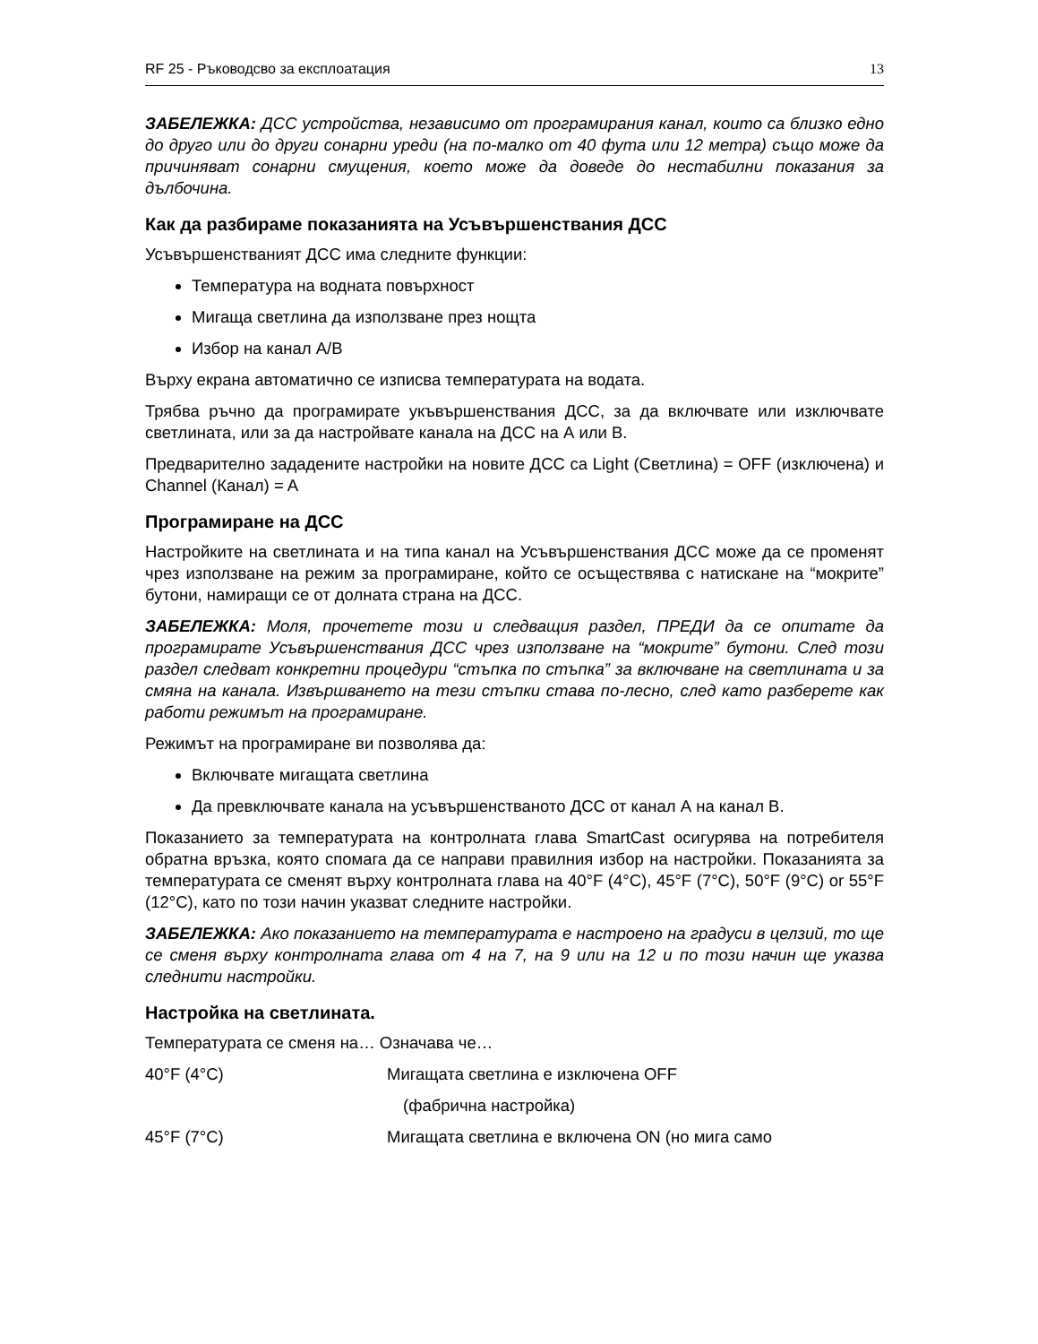RF 25 - Ръководсво за експлоатация 13
ЗАБЕЛЕЖКА: ДСС устройства, независимо от програмирания канал, които са близко едно до друго или до други сонарни уреди (на по-малко от 40 фута или 12 метра) също може да причиняват сонарни смущения, което може да доведе до нестабилни показания за дълбочина.
Как да разбираме показанията на Усъвършенствания ДСС
Усъвършенстваният ДСС има следните функции:
Температура на водната повърхност
Мигаща светлина да използване през нощта
Избор на канал A/B
Върху екрана автоматично се изписва температурата на водата.
Трябва ръчно да програмирате укъвършенствания ДСС, за да включвате или изключвате светлината, или за да настройвате канала на ДСС на А или В.
Предварително зададените настройки на новите ДСС са Light (Светлина) = OFF (изключена) и Channel (Канал) = A
Програмиране на ДСС
Настройките на светлината и на типа канал на Усъвършенствания ДСС може да се променят чрез използване на режим за програмиране, който се осъществява с натискане на “мокрите” бутони, намиращи се от долната страна на ДСС.
ЗАБЕЛЕЖКА: Моля, прочетете този и следващия раздел, ПРЕДИ да се опитате да програмирате Усъвършенствания ДСС чрез използване на “мокрите” бутони. След този раздел следват конкретни процедури “стъпка по стъпка” за включване на светлината и за смяна на канала. Извършването на тези стъпки става по-лесно, след като разберете как работи режимът на програмиране.
Режимът на програмиране ви позволява да:
Включвате мигащата светлина
Да превключвате канала на усъвършенстваното ДСС от канал А на канал В.
Показанието за температурата на контролната глава SmartCast осигурява на потребителя обратна връзка, която спомага да се направи правилния избор на настройки. Показанията за температурата се сменят върху контролната глава на 40°F (4°C), 45°F (7°C), 50°F (9°C) or 55°F (12°C), като по този начин указват следните настройки.
ЗАБЕЛЕЖКА: Ако показанието на температурата е настроено на градуси в целзий, то ще се сменя върху контролната глава от 4 на 7, на 9 или на 12 и по този начин ще указва следнити настройки.
Настройка на светлината.
Температурата се сменя на… Означава че…
| 40°F (4°C) | Мигащата светлина е изключена OFF |
| | (фабрична настройка) |
| 45°F (7°C) | Мигащата светлина е включена ON (но мига само |